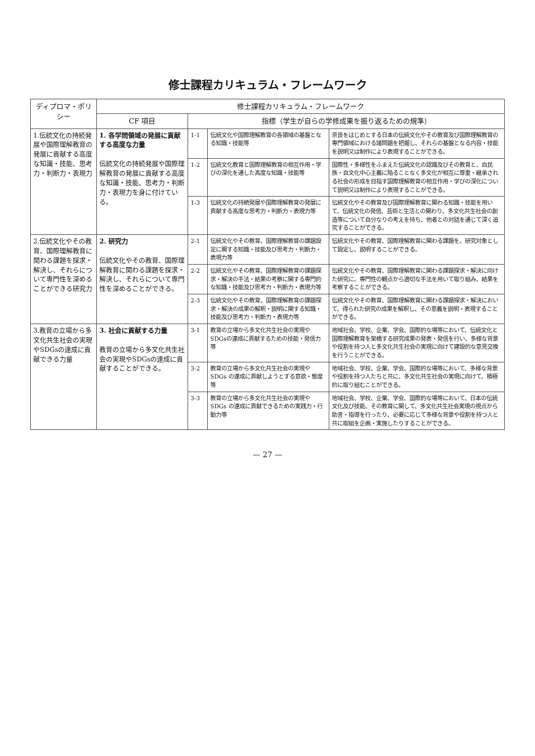修士課程カリキュラム・フレームワーク
| ディプロマ・ポリシー | 修士課程カリキュラム・フレームワーク | | | |
| --- | --- | --- | --- | --- |
| | CF 項目 | 指標（学生が自らの学修成果を振り返るための規準） | | |
| 1.伝統文化の持続発展や国際理解教育の発展に貢献する高度な知識・技能、思考力・判断力・表現力 | 1. 各学問領域の発展に貢献する高度な力量 伝統文化の持続発展や国際理解教育の発展に貢献する高度な知識・技能、思考力・判断力・表現力を身に付けている。 | 1-1 | 伝統文化や国際理解教育の各領域の基盤となる知識・技能等 | 奈良をはじめとする日本の伝統文化やその教育及び国際理解教育の専門領域における諸問題を把握し、それらの基盤となる内容・技能を説明又は制作により表現することができる。 |
| | | 1-2 | 伝統文化教育と国際理解教育の相互作用・学びの深化を通した高度な知識・技能等 | 国際性・多様性をふまえた伝統文化の認識及びその教育と、自民族・自文化中心主義に陥ることなく多文化が相互に尊重・継承される社会の形成を目指す国際理解教育の相互作用・学びの深化について説明又は制作により表現することができる。 |
| | | 1-3 | 伝統文化の持続発展や国際理解教育の発展に貢献する高度な思考力・判断力・表現力等 | 伝統文化やその教育及び国際理解教育に関わる知識・技能を用いて、伝統文化の発信、芸術と生活との関わり、多文化共生社会の創造等について自分なりの考えを持ち、他者との対話を通じて深く追究することができる。 |
| 2.伝統文化やその教育、国際理解教育に関わる課題を探求・解決し、それらについて専門性を深めることができる研究力 | 2. 研究力 伝統文化やその教育、国際理解教育に関わる課題を探求・解決し、それらについて専門性を深めることができる。 | 2-1 | 伝統文化やその教育、国際理解教育の課題設定に関する知識・技能及び思考力・判断力・表現力等 | 伝統文化やその教育、国際理解教育に関わる課題を、研究対象として設定し、説明することができる。 |
| | | 2-2 | 伝統文化やその教育、国際理解教育の課題探求・解決の手法・結果の考察に関する専門的な知識・技能及び思考力・判断力・表現力等 | 伝統文化やその教育、国際理解教育に関わる課題探求・解決に向けた研究に、専門性の観点から適切な手法を用いて取り組み、結果を考察することができる。 |
| | | 2-3 | 伝統文化やその教育、国際理解教育の課題探求・解決の成果の解釈・説明に関する知識・技能及び思考力・判断力・表現力等 | 伝統文化やその教育、国際理解教育に関わる課題探求・解決において、得られた研究の成果を解釈し、その意義を説明・表現することができる。 |
| 3.教育の立場から多文化共生社会の実現やSDGsの達成に貢献できる力量 | 3. 社会に貢献する力量 教育の立場から多文化共生社会の実現やSDGsの達成に貢献することができる。 | 3-1 | 教育の立場から多文化共生社会の実現やSDGsの達成に貢献するための技能・発信力等 | 地域社会、学校、企業、学会、国際的な場等において、伝統文化と国際理解教育を架橋する研究成果の発表・発信を行い、多様な背景や役割を持つ人と多文化共生社会の実現に向けて建設的な意見交換を行うことができる。 |
| | | 3-2 | 教育の立場から多文化共生社会の実現やSDGs の達成に貢献しようとする意欲・態度等 | 地域社会、学校、企業、学会、国際的な場等において、多様な背景や役割を持つ人たちと共に、多文化共生社会の実現に向けて、積極的に取り組むことができる。 |
| | | 3-3 | 教育の立場から多文化共生社会の実現やSDGs の達成に貢献できるための実践力・行動力等 | 地域社会、学校、企業、学会、国際的な場等において、日本の伝統文化及び技能、その教育に関して、多文化共生社会実現の視点から助言・指導を行ったり、必要に応じて多様な背景や役割を持つ人と共に取組を企画・実施したりすることができる。 |
— 27 —